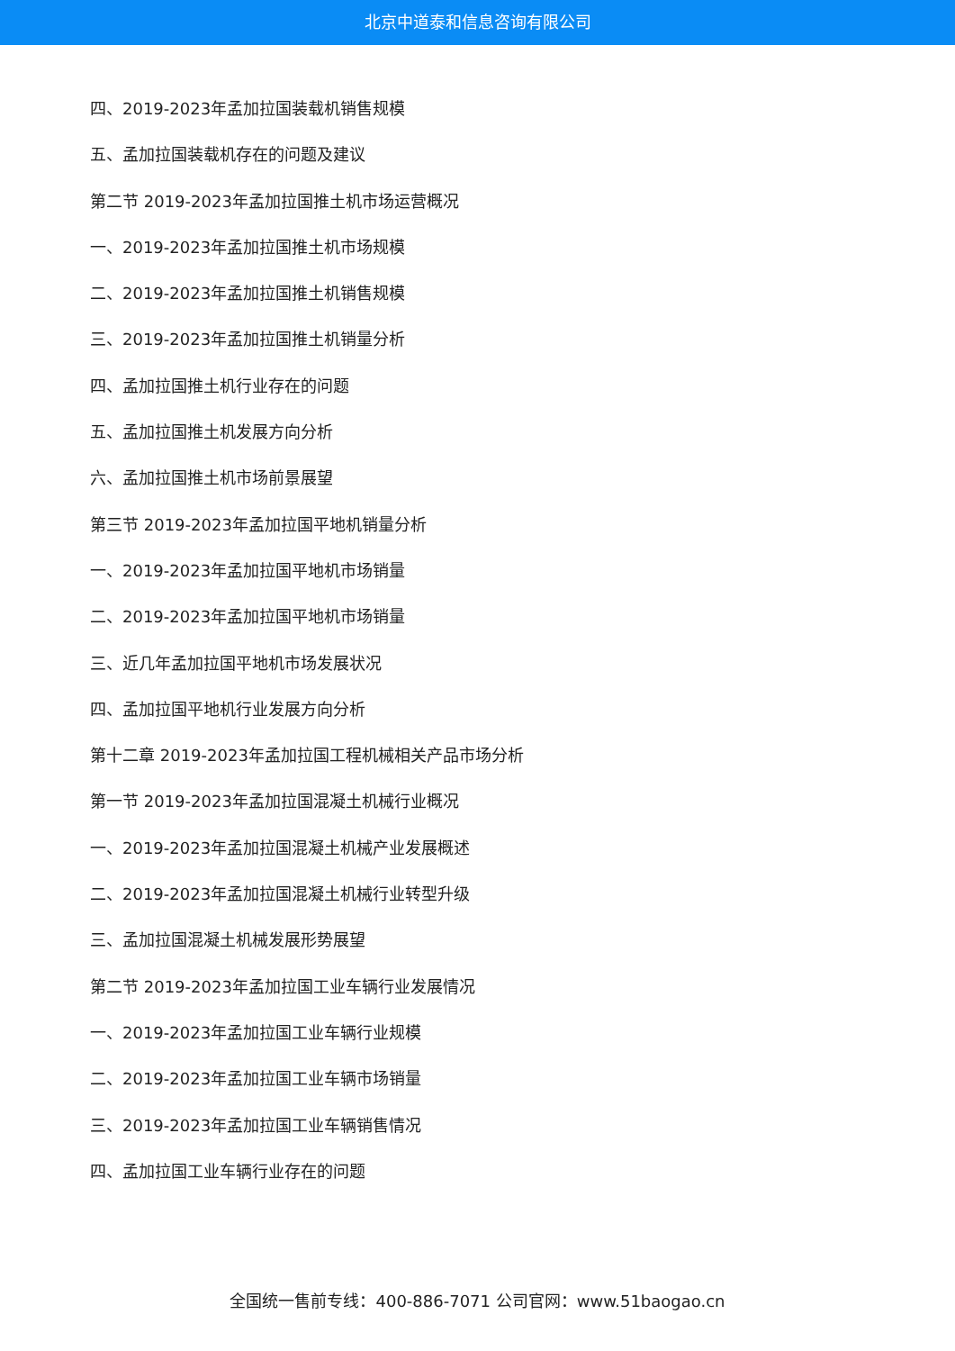北京中道泰和信息咨询有限公司
四、2019-2023年孟加拉国装载机销售规模
五、孟加拉国装载机存在的问题及建议
第二节 2019-2023年孟加拉国推土机市场运营概况
一、2019-2023年孟加拉国推土机市场规模
二、2019-2023年孟加拉国推土机销售规模
三、2019-2023年孟加拉国推土机销量分析
四、孟加拉国推土机行业存在的问题
五、孟加拉国推土机发展方向分析
六、孟加拉国推土机市场前景展望
第三节 2019-2023年孟加拉国平地机销量分析
一、2019-2023年孟加拉国平地机市场销量
二、2019-2023年孟加拉国平地机市场销量
三、近几年孟加拉国平地机市场发展状况
四、孟加拉国平地机行业发展方向分析
第十二章 2019-2023年孟加拉国工程机械相关产品市场分析
第一节 2019-2023年孟加拉国混凝土机械行业概况
一、2019-2023年孟加拉国混凝土机械产业发展概述
二、2019-2023年孟加拉国混凝土机械行业转型升级
三、孟加拉国混凝土机械发展形势展望
第二节 2019-2023年孟加拉国工业车辆行业发展情况
一、2019-2023年孟加拉国工业车辆行业规模
二、2019-2023年孟加拉国工业车辆市场销量
三、2019-2023年孟加拉国工业车辆销售情况
四、孟加拉国工业车辆行业存在的问题
全国统一售前专线：400-886-7071 公司官网：www.51baogao.cn